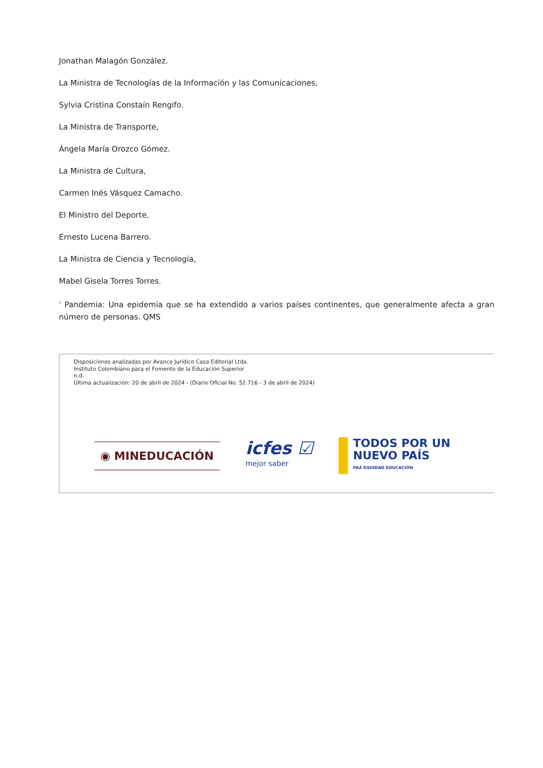Jonathan Malagón González.
La Ministra de Tecnologías de la Información y las Comunicaciones,
Sylvia Cristina Constaín Rengifo.
La Ministra de Transporte,
Ángela María Orozco Gómez.
La Ministra de Cultura,
Carmen Inés Vásquez Camacho.
El Ministro del Deporte,
Ernesto Lucena Barrero.
La Ministra de Ciencia y Tecnología,
Mabel Gisela Torres Torres.
' Pandemia: Una epidemia que se ha extendido a varios países continentes, que generalmente afecta a gran número de personas. QMS
Disposiciones analizadas por Avance Jurídico Casa Editorial Ltda.
Instituto Colombiano para el Fomento de la Educación Superior
n.d.
Última actualización: 20 de abril de 2024 - (Diario Oficial No. 52.716 - 3 de abril de 2024)
◉ MINEDUCACIÓN
icfes ☑
mejor saber
TODOS POR UN
NUEVO PAÍS
PAZ EQUIDAD EDUCACIÓN